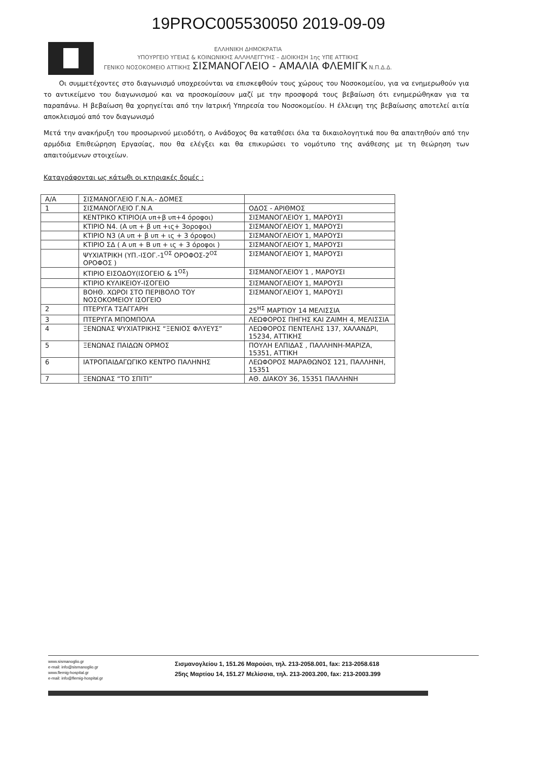19PROC005530050 2019-09-09
ΕΛΛΗΝΙΚΗ ΔΗΜΟΚΡΑΤΙΑ
ΥΠΟΥΡΓΕΙΟ ΥΓΕΙΑΣ & ΚΟΙΝΩΝΙΚΗΣ ΑΛΛΗΛΕΓΓΥΗΣ – ΔΙΟΙΚΗΣΗ 1ης ΥΠΕ ΑΤΤΙΚΗΣ
ΓΕΝΙΚΟ ΝΟΣΟΚΟΜΕΙΟ ΑΤΤΙΚΗΣ ΣΙΣΜΑΝΟΓΛΕΙΟ - ΑΜΑΛΙΑ ΦΛΕΜΙΓΚ Ν.Π.Δ.Δ.
Οι συμμετέχοντες στο διαγωνισμό υποχρεούνται να επισκεφθούν τους χώρους του Νοσοκομείου, για να ενημερωθούν για το αντικείμενο του διαγωνισμού και να προσκομίσουν μαζί με την προσφορά τους βεβαίωση ότι ενημερώθηκαν για τα παραπάνω. Η βεβαίωση θα χορηγείται από την Ιατρική Υπηρεσία του Νοσοκομείου. Η έλλειψη της βεβαίωσης αποτελεί αιτία αποκλεισμού από τον διαγωνισμό
Μετά την ανακήρυξη του προσωρινού μειοδότη, ο Ανάδοχος θα καταθέσει όλα τα δικαιολογητικά που θα απαιτηθούν από την αρμόδια Επιθεώρηση Εργασίας, που θα ελέγξει και θα επικυρώσει το νομότυπο της ανάθεσης με τη θεώρηση των απαιτούμενων στοιχείων.
Καταγράφονται ως κάτωθι οι κτηριακές δομές :
| Α/Α | ΣΙΣΜΑΝΟΓΛΕΙΟ Γ.Ν.Α.- ΔΟΜΕΣ | |
| 1 | ΣΙΣΜΑΝΟΓΛΕΙΟ Γ.Ν.Α | ΟΔΟΣ - ΑΡΙΘΜΟΣ |
| | ΚΕΝΤΡΙΚΟ ΚΤΙΡΙΟ(Α υπ+β υπ+4 όροφοι) | ΣΙΣΜΑΝΟΓΛΕΙΟΥ 1, ΜΑΡΟΥΣΙ |
| | ΚΤΙΡΙΟ Ν4. (Α υπ + β υπ +ις+ 3οροφοι) | ΣΙΣΜΑΝΟΓΛΕΙΟΥ 1, ΜΑΡΟΥΣΙ |
| | ΚΤΙΡΙΟ Ν3 (Α υπ + β υπ + ις + 3 όροφοι) | ΣΙΣΜΑΝΟΓΛΕΙΟΥ 1, ΜΑΡΟΥΣΙ |
| | ΚΤΙΡΙΟ ΣΔ ( Α υπ + Β υπ + ις + 3 όροφοι ) | ΣΙΣΜΑΝΟΓΛΕΙΟΥ 1, ΜΑΡΟΥΣΙ |
| | ΨΥΧΙΑΤΡΙΚΗ (ΥΠ.-ΙΣΟΓ.-1<sup>ΟΣ</sup> ΟΡΟΦΟΣ-2<sup>ΟΣ</sup> ΟΡΟΦΟΣ ) | ΣΙΣΜΑΝΟΓΛΕΙΟΥ 1, ΜΑΡΟΥΣΙ |
| | ΚΤΙΡΙΟ ΕΙΣΟΔΟΥ(ΙΣΟΓΕΙΟ & 1<sup>ΟΣ</sup>) | ΣΙΣΜΑΝΟΓΛΕΙΟΥ 1 , ΜΑΡΟΥΣΙ |
| | ΚΤΙΡΙΟ ΚΥΛΙΚΕΙΟΥ-ΙΣΟΓΕΙΟ | ΣΙΣΜΑΝΟΓΛΕΙΟΥ 1, ΜΑΡΟΥΣΙ |
| | ΒΟΗΘ. ΧΩΡΟΙ ΣΤΟ ΠΕΡΙΒΟΛΟ ΤΟΥ ΝΟΣΟΚΟΜΕΙΟΥ ΙΣΟΓΕΙΟ | ΣΙΣΜΑΝΟΓΛΕΙΟΥ 1, ΜΑΡΟΥΣΙ |
| 2 | ΠΤΕΡΥΓΑ ΤΣΑΓΓΑΡΗ | 25<sup>ΗΣ</sup> ΜΑΡΤΙΟΥ 14 ΜΕΛΙΣΣΙΑ |
| 3 | ΠΤΕΡΥΓΑ ΜΠΟΜΠΟΛΑ | ΛΕΩΦΟΡΟΣ ΠΗΓΗΣ ΚΑΙ ΖΑΙΜΗ 4, ΜΕΛΙΣΣΙΑ |
| 4 | ΞΕΝΩΝΑΣ ΨΥΧΙΑΤΡΙΚΗΣ “ΞΕΝΙΟΣ ΦΛΥΕΥΣ” | ΛΕΩΦΟΡΟΣ ΠΕΝΤΕΛΗΣ 137, ΧΑΛΑΝΔΡΙ, 15234, ΑΤΤΙΚΗΣ |
| 5 | ΞΕΝΩΝΑΣ ΠΑΙΔΩΝ ΟΡΜΟΣ | ΠΟΥΛΗ ΕΛΠΙΔΑΣ , ΠΑΛΛΗΝΗ-ΜΑΡΙΖΑ, 15351, ΑΤΤΙΚΗ |
| 6 | ΙΑΤΡΟΠΑΙΔΑΓΩΓΙΚΟ ΚΕΝΤΡΟ ΠΑΛΗΝΗΣ | ΛΕΩΦΟΡΟΣ ΜΑΡΑΘΩΝΟΣ 121, ΠΑΛΛΗΝΗ, 15351 |
| 7 | ΞΕΝΩΝΑΣ “ΤΟ ΣΠΙΤΙ” | ΑΘ. ΔΙΑΚΟΥ 36, 15351 ΠΑΛΛΗΝΗ |
www.sismanoglio.gr
e-mail: info@sismanoglio.gr
www.flemig-hospital.gr
e-mail: info@flemig-hospital.gr
Σισμανογλείου 1, 151.26 Μαρούσι, τηλ. 213-2058.001, fax: 213-2058.618
25ης Μαρτίου 14, 151.27 Μελίσσια, τηλ. 213-2003.200, fax: 213-2003.399